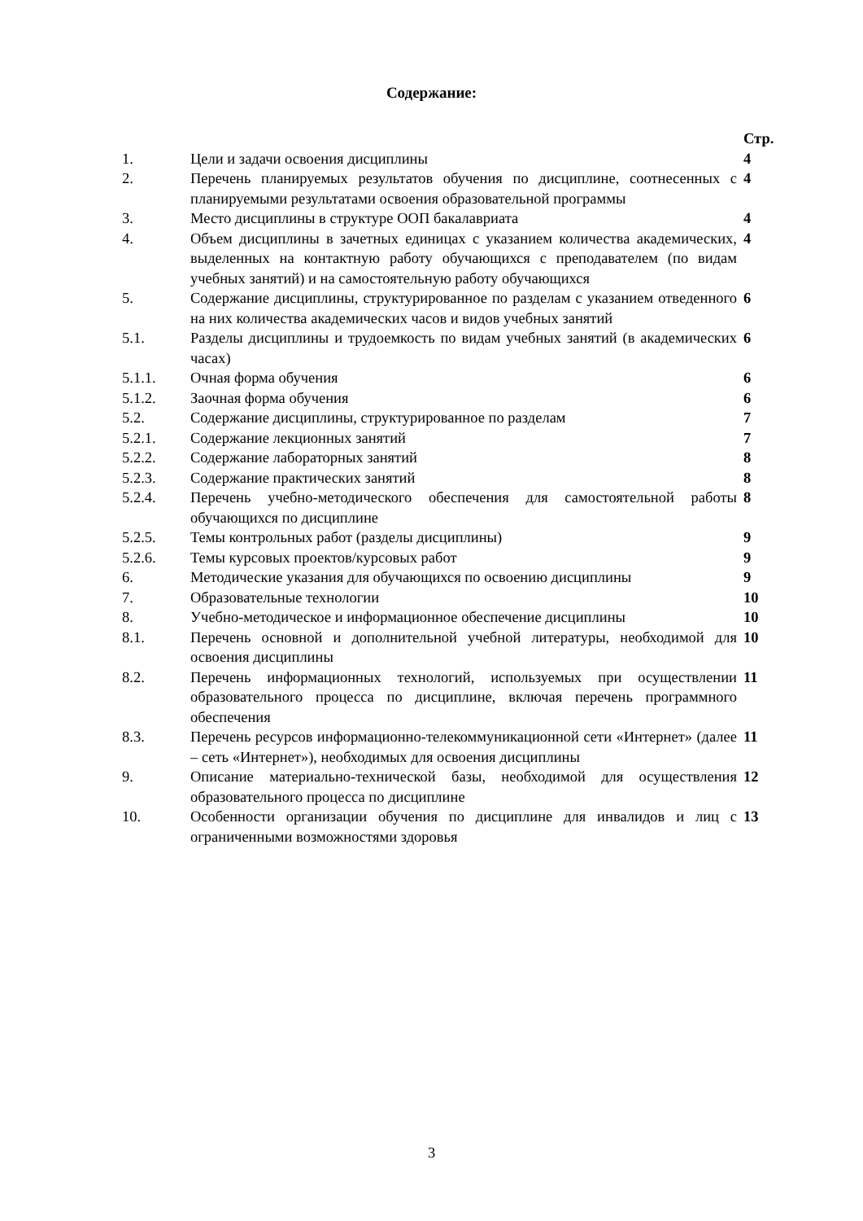Содержание:
| | | Стр. |
| 1. | Цели и задачи освоения дисциплины | 4 |
| 2. | Перечень планируемых результатов обучения по дисциплине, соотнесенных с планируемыми результатами освоения образовательной программы | 4 |
| 3. | Место дисциплины в структуре ООП бакалавриата | 4 |
| 4. | Объем дисциплины в зачетных единицах с указанием количества академических, выделенных на контактную работу обучающихся с преподавателем (по видам учебных занятий) и на самостоятельную работу обучающихся | 4 |
| 5. | Содержание дисциплины, структурированное по разделам с указанием отведенного на них количества академических часов и видов учебных занятий | 6 |
| 5.1. | Разделы дисциплины и трудоемкость по видам учебных занятий (в академических часах) | 6 |
| 5.1.1. | Очная форма обучения | 6 |
| 5.1.2. | Заочная форма обучения | 6 |
| 5.2. | Содержание дисциплины, структурированное по разделам | 7 |
| 5.2.1. | Содержание лекционных занятий | 7 |
| 5.2.2. | Содержание лабораторных занятий | 8 |
| 5.2.3. | Содержание практических занятий | 8 |
| 5.2.4. | Перечень учебно-методического обеспечения для самостоятельной работы обучающихся по дисциплине | 8 |
| 5.2.5. | Темы контрольных работ (разделы дисциплины) | 9 |
| 5.2.6. | Темы курсовых проектов/курсовых работ | 9 |
| 6. | Методические указания для обучающихся по освоению дисциплины | 9 |
| 7. | Образовательные технологии | 10 |
| 8. | Учебно-методическое и информационное обеспечение дисциплины | 10 |
| 8.1. | Перечень основной и дополнительной учебной литературы, необходимой для освоения дисциплины | 10 |
| 8.2. | Перечень информационных технологий, используемых при осуществлении образовательного процесса по дисциплине, включая перечень программного обеспечения | 11 |
| 8.3. | Перечень ресурсов информационно-телекоммуникационной сети «Интернет» (далее – сеть «Интернет»), необходимых для освоения дисциплины | 11 |
| 9. | Описание материально-технической базы, необходимой для осуществления образовательного процесса по дисциплине | 12 |
| 10. | Особенности организации обучения по дисциплине для инвалидов и лиц с ограниченными возможностями здоровья | 13 |
3